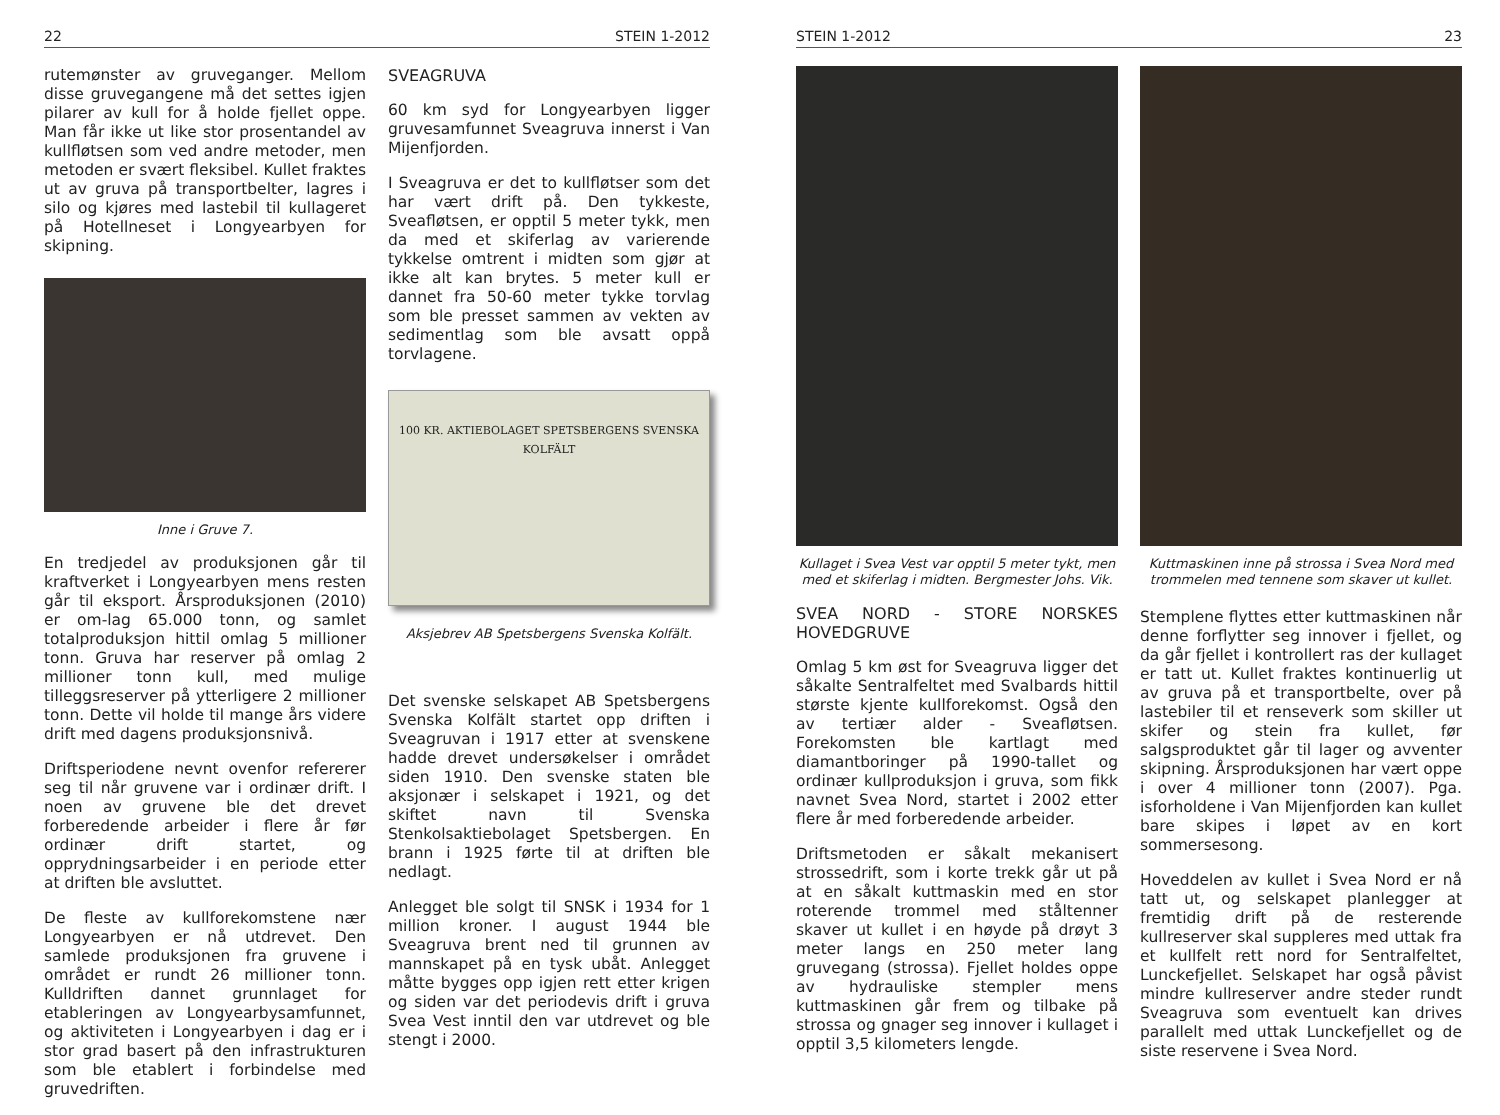22 STEIN 1-2012
rutemønster av gruveganger. Mellom disse gruvegangene må det settes igjen pilarer av kull for å holde fjellet oppe. Man får ikke ut like stor prosentandel av kullfløtsen som ved andre metoder, men metoden er svært fleksibel. Kullet fraktes ut av gruva på transportbelter, lagres i silo og kjøres med lastebil til kullageret på Hotellneset i Longyearbyen for skipning.
Inne i Gruve 7.
En tredjedel av produksjonen går til kraftverket i Longyearbyen mens resten går til eksport. Årsproduksjonen (2010) er om-lag 65.000 tonn, og samlet totalproduksjon hittil omlag 5 millioner tonn. Gruva har reserver på omlag 2 millioner tonn kull, med mulige tilleggsreserver på ytterligere 2 millioner tonn. Dette vil holde til mange års videre drift med dagens produksjonsnivå.
Driftsperiodene nevnt ovenfor refererer seg til når gruvene var i ordinær drift. I noen av gruvene ble det drevet forberedende arbeider i flere år før ordinær drift startet, og opprydningsarbeider i en periode etter at driften ble avsluttet.
De fleste av kullforekomstene nær Longyearbyen er nå utdrevet. Den samlede produksjonen fra gruvene i området er rundt 26 millioner tonn. Kulldriften dannet grunnlaget for etableringen av Longyearbysamfunnet, og aktiviteten i Longyearbyen i dag er i stor grad basert på den infrastrukturen som ble etablert i forbindelse med gruvedriften.
SVEAGRUVA
60 km syd for Longyearbyen ligger gruvesamfunnet Sveagruva innerst i Van Mijenfjorden.
I Sveagruva er det to kullfløtser som det har vært drift på. Den tykkeste, Sveafløtsen, er opptil 5 meter tykk, men da med et skiferlag av varierende tykkelse omtrent i midten som gjør at ikke alt kan brytes. 5 meter kull er dannet fra 50-60 meter tykke torvlag som ble presset sammen av vekten av sedimentlag som ble avsatt oppå torvlagene.
100 KR. AKTIEBOLAGET SPETSBERGENS SVENSKA KOLFÄLT
Aksjebrev AB Spetsbergens Svenska Kolfält.
Det svenske selskapet AB Spetsbergens Svenska Kolfält startet opp driften i Sveagruvan i 1917 etter at svenskene hadde drevet undersøkelser i området siden 1910. Den svenske staten ble aksjonær i selskapet i 1921, og det skiftet navn til Svenska Stenkolsaktiebolaget Spetsbergen. En brann i 1925 førte til at driften ble nedlagt.
Anlegget ble solgt til SNSK i 1934 for 1 million kroner. I august 1944 ble Sveagruva brent ned til grunnen av mannskapet på en tysk ubåt. Anlegget måtte bygges opp igjen rett etter krigen og siden var det periodevis drift i gruva Svea Vest inntil den var utdrevet og ble stengt i 2000.
STEIN 1-2012 23
Kullaget i Svea Vest var opptil 5 meter tykt, men med et skiferlag i midten. Bergmester Johs. Vik.
SVEA NORD - STORE NORSKES HOVEDGRUVE
Omlag 5 km øst for Sveagruva ligger det såkalte Sentralfeltet med Svalbards hittil største kjente kullforekomst. Også den av tertiær alder - Sveafløtsen. Forekomsten ble kartlagt med diamantboringer på 1990-tallet og ordinær kullproduksjon i gruva, som fikk navnet Svea Nord, startet i 2002 etter flere år med forberedende arbeider.
Driftsmetoden er såkalt mekanisert strossedrift, som i korte trekk går ut på at en såkalt kuttmaskin med en stor roterende trommel med ståltenner skaver ut kullet i en høyde på drøyt 3 meter langs en 250 meter lang gruvegang (strossa). Fjellet holdes oppe av hydrauliske stempler mens kuttmaskinen går frem og tilbake på strossa og gnager seg innover i kullaget i opptil 3,5 kilometers lengde.
Kuttmaskinen inne på strossa i Svea Nord med trommelen med tennene som skaver ut kullet.
Stemplene flyttes etter kuttmaskinen når denne forflytter seg innover i fjellet, og da går fjellet i kontrollert ras der kullaget er tatt ut. Kullet fraktes kontinuerlig ut av gruva på et transportbelte, over på lastebiler til et renseverk som skiller ut skifer og stein fra kullet, før salgsproduktet går til lager og avventer skipning. Årsproduksjonen har vært oppe i over 4 millioner tonn (2007). Pga. isforholdene i Van Mijenfjorden kan kullet bare skipes i løpet av en kort sommersesong.
Hoveddelen av kullet i Svea Nord er nå tatt ut, og selskapet planlegger at fremtidig drift på de resterende kullreserver skal suppleres med uttak fra et kullfelt rett nord for Sentralfeltet, Lunckefjellet. Selskapet har også påvist mindre kullreserver andre steder rundt Sveagruva som eventuelt kan drives parallelt med uttak Lunckefjellet og de siste reservene i Svea Nord.